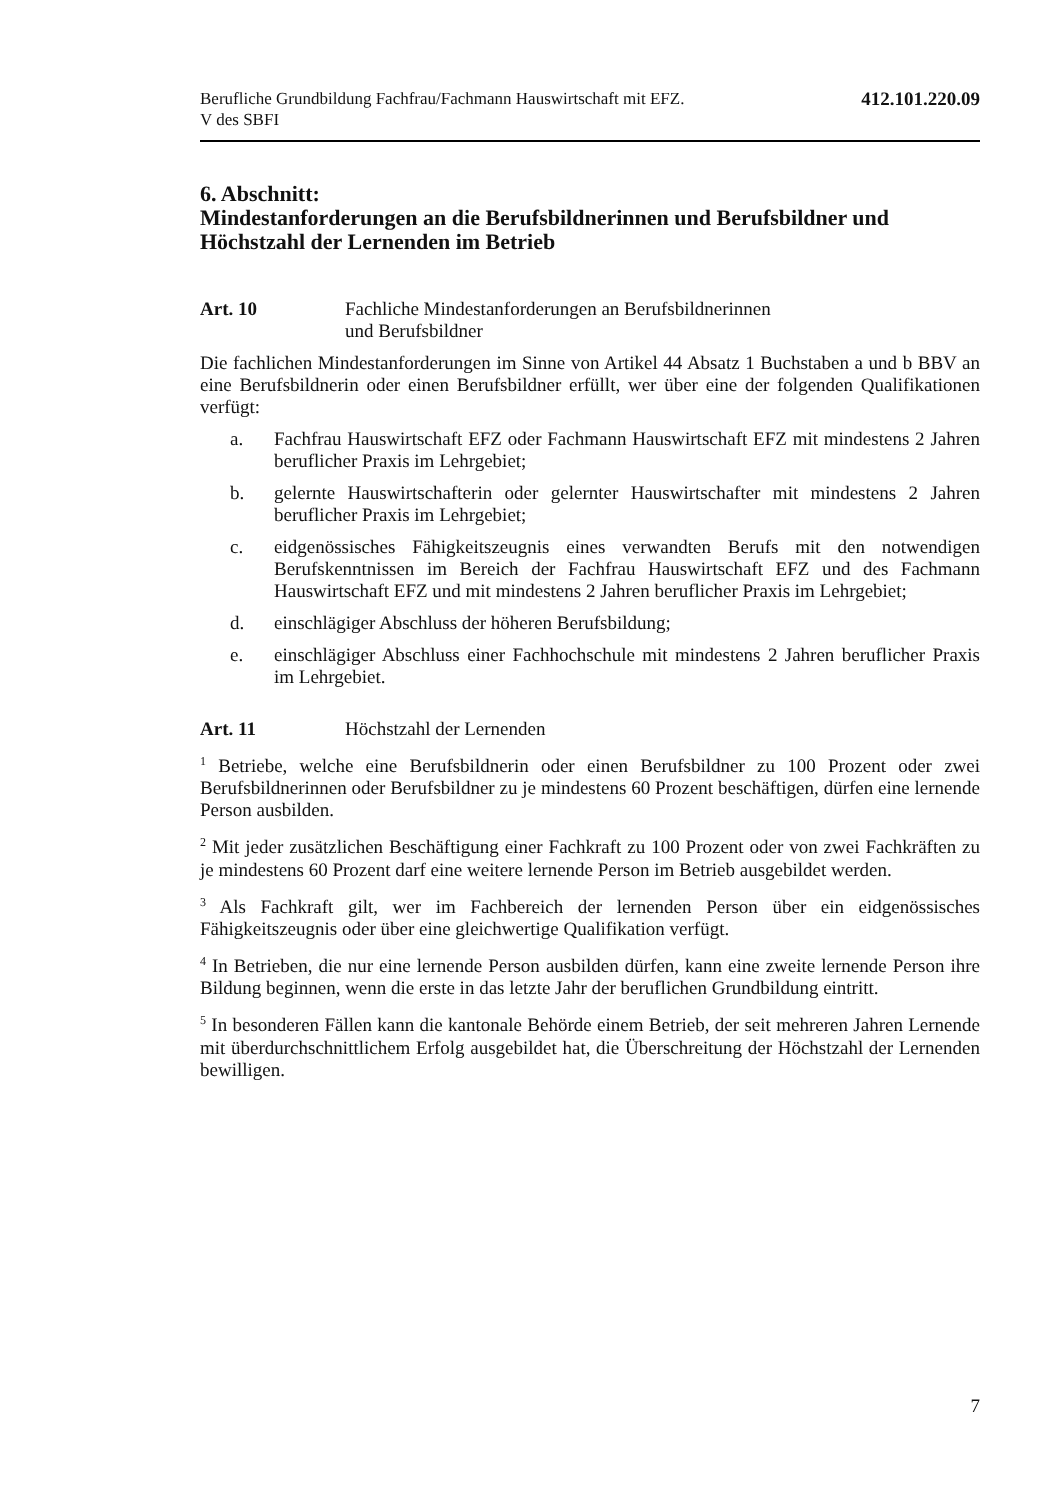Berufliche Grundbildung Fachfrau/Fachmann Hauswirtschaft mit EFZ.
V des SBFI
412.101.220.09
6. Abschnitt:
Mindestanforderungen an die Berufsbildnerinnen und Berufsbildner und Höchstzahl der Lernenden im Betrieb
Art. 10 Fachliche Mindestanforderungen an Berufsbildnerinnen
und Berufsbildner
Die fachlichen Mindestanforderungen im Sinne von Artikel 44 Absatz 1 Buchstaben a und b BBV an eine Berufsbildnerin oder einen Berufsbildner erfüllt, wer über eine der folgenden Qualifikationen verfügt:
a. Fachfrau Hauswirtschaft EFZ oder Fachmann Hauswirtschaft EFZ mit mindestens 2 Jahren beruflicher Praxis im Lehrgebiet;
b. gelernte Hauswirtschafterin oder gelernter Hauswirtschafter mit mindestens 2 Jahren beruflicher Praxis im Lehrgebiet;
c. eidgenössisches Fähigkeitszeugnis eines verwandten Berufs mit den notwendigen Berufskenntnissen im Bereich der Fachfrau Hauswirtschaft EFZ und des Fachmann Hauswirtschaft EFZ und mit mindestens 2 Jahren beruflicher Praxis im Lehrgebiet;
d. einschlägiger Abschluss der höheren Berufsbildung;
e. einschlägiger Abschluss einer Fachhochschule mit mindestens 2 Jahren beruflicher Praxis im Lehrgebiet.
Art. 11 Höchstzahl der Lernenden
<sup>1</sup> Betriebe, welche eine Berufsbildnerin oder einen Berufsbildner zu 100 Prozent oder zwei Berufsbildnerinnen oder Berufsbildner zu je mindestens 60 Prozent beschäftigen, dürfen eine lernende Person ausbilden.
<sup>2</sup> Mit jeder zusätzlichen Beschäftigung einer Fachkraft zu 100 Prozent oder von zwei Fachkräften zu je mindestens 60 Prozent darf eine weitere lernende Person im Betrieb ausgebildet werden.
<sup>3</sup> Als Fachkraft gilt, wer im Fachbereich der lernenden Person über ein eidgenössisches Fähigkeitszeugnis oder über eine gleichwertige Qualifikation verfügt.
<sup>4</sup> In Betrieben, die nur eine lernende Person ausbilden dürfen, kann eine zweite lernende Person ihre Bildung beginnen, wenn die erste in das letzte Jahr der beruflichen Grundbildung eintritt.
<sup>5</sup> In besonderen Fällen kann die kantonale Behörde einem Betrieb, der seit mehreren Jahren Lernende mit überdurchschnittlichem Erfolg ausgebildet hat, die Überschreitung der Höchstzahl der Lernenden bewilligen.
7